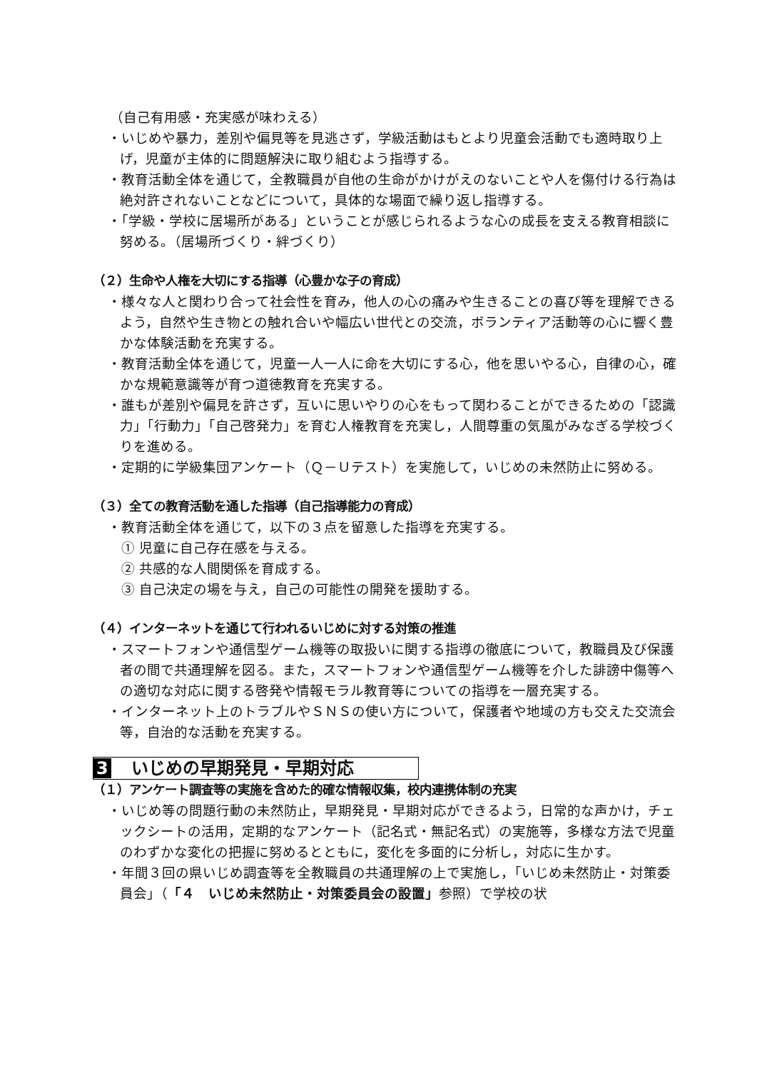（自己有用感・充実感が味わえる）
・いじめや暴力，差別や偏見等を見逃さず，学級活動はもとより児童会活動でも適時取り上げ，児童が主体的に問題解決に取り組むよう指導する。
・教育活動全体を通じて，全教職員が自他の生命がかけがえのないことや人を傷付ける行為は絶対許されないことなどについて，具体的な場面で繰り返し指導する。
・「学級・学校に居場所がある」ということが感じられるような心の成長を支える教育相談に努める。（居場所づくり・絆づくり）
（２）生命や人権を大切にする指導（心豊かな子の育成）
・様々な人と関わり合って社会性を育み，他人の心の痛みや生きることの喜び等を理解できるよう，自然や生き物との触れ合いや幅広い世代との交流，ボランティア活動等の心に響く豊かな体験活動を充実する。
・教育活動全体を通じて，児童一人一人に命を大切にする心，他を思いやる心，自律の心，確かな規範意識等が育つ道徳教育を充実する。
・誰もが差別や偏見を許さず，互いに思いやりの心をもって関わることができるための「認識力」「行動力」「自己啓発力」を育む人権教育を充実し，人間尊重の気風がみなぎる学校づくりを進める。
・定期的に学級集団アンケート（Ｑ－Ｕテスト）を実施して，いじめの未然防止に努める。
（３）全ての教育活動を通した指導（自己指導能力の育成）
・教育活動全体を通じて，以下の３点を留意した指導を充実する。
① 児童に自己存在感を与える。
② 共感的な人間関係を育成する。
③ 自己決定の場を与え，自己の可能性の開発を援助する。
（４）インターネットを通じて行われるいじめに対する対策の推進
・スマートフォンや通信型ゲーム機等の取扱いに関する指導の徹底について，教職員及び保護者の間で共通理解を図る。また，スマートフォンや通信型ゲーム機等を介した誹謗中傷等への適切な対応に関する啓発や情報モラル教育等についての指導を一層充実する。
・インターネット上のトラブルやＳＮＳの使い方について，保護者や地域の方も交えた交流会等，自治的な活動を充実する。
3 いじめの早期発見・早期対応
（１）アンケート調査等の実施を含めた的確な情報収集，校内連携体制の充実
・いじめ等の問題行動の未然防止，早期発見・早期対応ができるよう，日常的な声かけ，チェックシートの活用，定期的なアンケート（記名式・無記名式）の実施等，多様な方法で児童のわずかな変化の把握に努めるとともに，変化を多面的に分析し，対応に生かす。
・年間３回の県いじめ調査等を全教職員の共通理解の上で実施し，「いじめ未然防止・対策委員会」（「４　いじめ未然防止・対策委員会の設置」参照）で学校の状